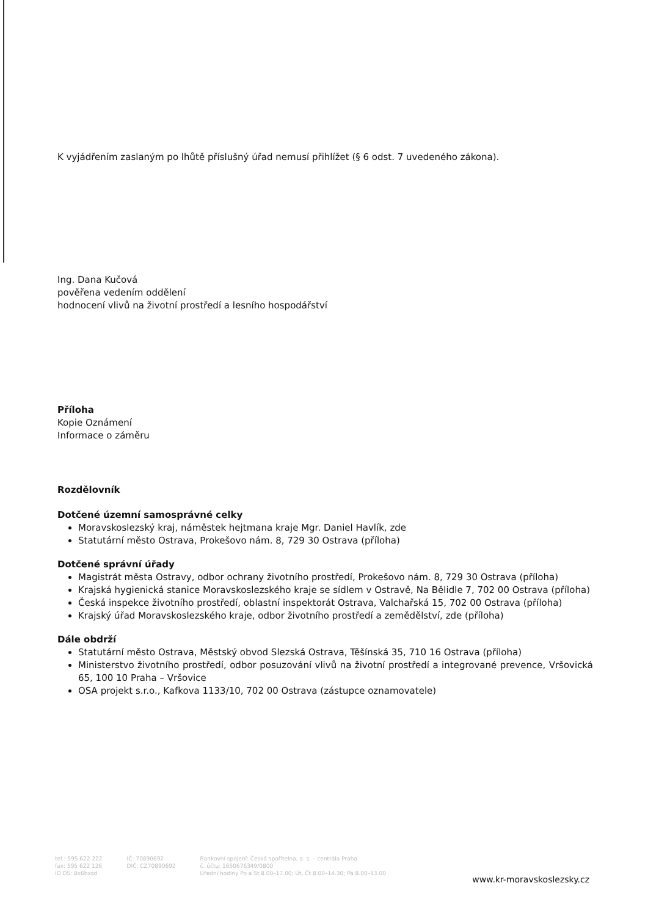K vyjádřením zaslaným po lhůtě příslušný úřad nemusí přihlížet (§ 6 odst. 7 uvedeného zákona).
Ing. Dana Kučová
pověřena vedením oddělení
hodnocení vlivů na životní prostředí a lesního hospodářství
Příloha
Kopie Oznámení
Informace o záměru
Rozdělovník
Dotčené územní samosprávné celky
Moravskoslezský kraj, náměstek hejtmana kraje Mgr. Daniel Havlík, zde
Statutární město Ostrava, Prokešovo nám. 8, 729 30 Ostrava (příloha)
Dotčené správní úřady
Magistrát města Ostravy, odbor ochrany životního prostředí, Prokešovo nám. 8, 729 30 Ostrava (příloha)
Krajská hygienická stanice Moravskoslezského kraje se sídlem v Ostravě, Na Bělidle 7, 702 00 Ostrava (příloha)
Česká inspekce životního prostředí, oblastní inspektorát Ostrava, Valchařská 15, 702 00 Ostrava (příloha)
Krajský úřad Moravskoslezského kraje, odbor životního prostředí a zemědělství, zde (příloha)
Dále obdrží
Statutární město Ostrava, Městský obvod Slezská Ostrava, Těšínská 35, 710 16 Ostrava (příloha)
Ministerstvo životního prostředí, odbor posuzování vlivů na životní prostředí a integrované prevence, Vršovická 65, 100 10 Praha – Vršovice
OSA projekt s.r.o., Kafkova 1133/10, 702 00 Ostrava (zástupce oznamovatele)
tel.: 595 622 222
fax: 595 622 126
ID DS: 8x6bxsd
IČ: 70890692
DIČ: CZ70890692
Bankovní spojení: Česká spořitelna, a. s. – centrála Praha
č. účtu: 1650676349/0800
Úřední hodiny Po a St 8.00–17.00; Út, Čt 8.00–14.30; Pá 8.00–13.00
www.kr-moravskoslezsky.cz